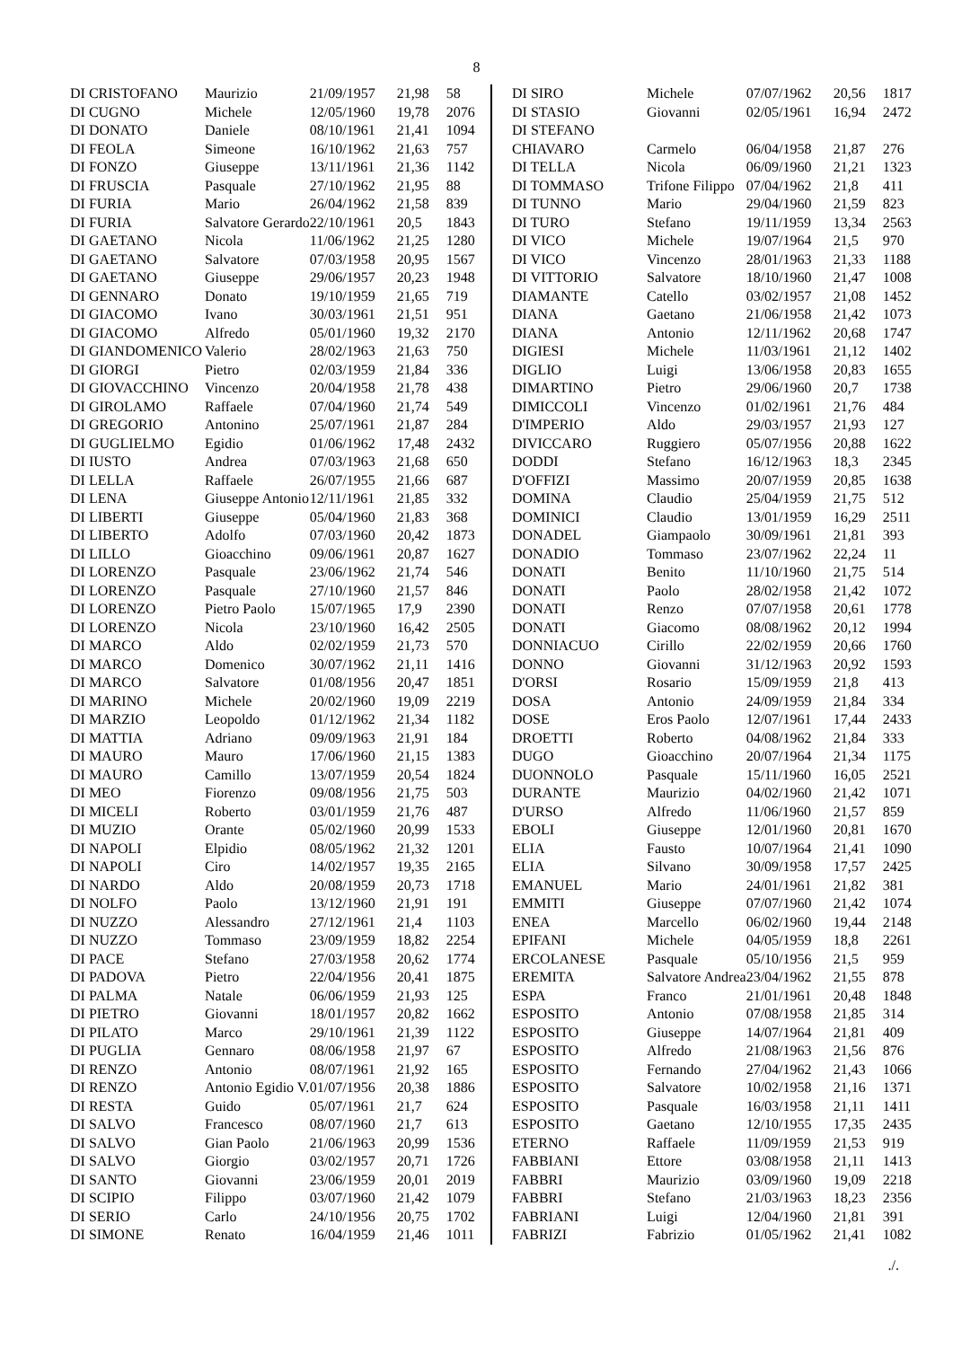8
| DI CRISTOFANO | Maurizio | 21/09/1957 | 21,98 | 58 |
| DI CUGNO | Michele | 12/05/1960 | 19,78 | 2076 |
| DI DONATO | Daniele | 08/10/1961 | 21,41 | 1094 |
| DI FEOLA | Simeone | 16/10/1962 | 21,63 | 757 |
| DI FONZO | Giuseppe | 13/11/1961 | 21,36 | 1142 |
| DI FRUSCIA | Pasquale | 27/10/1962 | 21,95 | 88 |
| DI FURIA | Mario | 26/04/1962 | 21,58 | 839 |
| DI FURIA | Salvatore Gerardo | 22/10/1961 | 20,5 | 1843 |
| DI GAETANO | Nicola | 11/06/1962 | 21,25 | 1280 |
| DI GAETANO | Salvatore | 07/03/1958 | 20,95 | 1567 |
| DI GAETANO | Giuseppe | 29/06/1957 | 20,23 | 1948 |
| DI GENNARO | Donato | 19/10/1959 | 21,65 | 719 |
| DI GIACOMO | Ivano | 30/03/1961 | 21,51 | 951 |
| DI GIACOMO | Alfredo | 05/01/1960 | 19,32 | 2170 |
| DI GIANDOMENICO | Valerio | 28/02/1963 | 21,63 | 750 |
| DI GIORGI | Pietro | 02/03/1959 | 21,84 | 336 |
| DI GIOVACCHINO | Vincenzo | 20/04/1958 | 21,78 | 438 |
| DI GIROLAMO | Raffaele | 07/04/1960 | 21,74 | 549 |
| DI GREGORIO | Antonino | 25/07/1961 | 21,87 | 284 |
| DI GUGLIELMO | Egidio | 01/06/1962 | 17,48 | 2432 |
| DI IUSTO | Andrea | 07/03/1963 | 21,68 | 650 |
| DI LELLA | Raffaele | 26/07/1955 | 21,66 | 687 |
| DI LENA | Giuseppe Antonio | 12/11/1961 | 21,85 | 332 |
| DI LIBERTI | Giuseppe | 05/04/1960 | 21,83 | 368 |
| DI LIBERTO | Adolfo | 07/03/1960 | 20,42 | 1873 |
| DI LILLO | Gioacchino | 09/06/1961 | 20,87 | 1627 |
| DI LORENZO | Pasquale | 23/06/1962 | 21,74 | 546 |
| DI LORENZO | Pasquale | 27/10/1960 | 21,57 | 846 |
| DI LORENZO | Pietro Paolo | 15/07/1965 | 17,9 | 2390 |
| DI LORENZO | Nicola | 23/10/1960 | 16,42 | 2505 |
| DI MARCO | Aldo | 02/02/1959 | 21,73 | 570 |
| DI MARCO | Domenico | 30/07/1962 | 21,11 | 1416 |
| DI MARCO | Salvatore | 01/08/1956 | 20,47 | 1851 |
| DI MARINO | Michele | 20/02/1960 | 19,09 | 2219 |
| DI MARZIO | Leopoldo | 01/12/1962 | 21,34 | 1182 |
| DI MATTIA | Adriano | 09/09/1963 | 21,91 | 184 |
| DI MAURO | Mauro | 17/06/1960 | 21,15 | 1383 |
| DI MAURO | Camillo | 13/07/1959 | 20,54 | 1824 |
| DI MEO | Fiorenzo | 09/08/1956 | 21,75 | 503 |
| DI MICELI | Roberto | 03/01/1959 | 21,76 | 487 |
| DI MUZIO | Orante | 05/02/1960 | 20,99 | 1533 |
| DI NAPOLI | Elpidio | 08/05/1962 | 21,32 | 1201 |
| DI NAPOLI | Ciro | 14/02/1957 | 19,35 | 2165 |
| DI NARDO | Aldo | 20/08/1959 | 20,73 | 1718 |
| DI NOLFO | Paolo | 13/12/1960 | 21,91 | 191 |
| DI NUZZO | Alessandro | 27/12/1961 | 21,4 | 1103 |
| DI NUZZO | Tommaso | 23/09/1959 | 18,82 | 2254 |
| DI PACE | Stefano | 27/03/1958 | 20,62 | 1774 |
| DI PADOVA | Pietro | 22/04/1956 | 20,41 | 1875 |
| DI PALMA | Natale | 06/06/1959 | 21,93 | 125 |
| DI PIETRO | Giovanni | 18/01/1957 | 20,82 | 1662 |
| DI PILATO | Marco | 29/10/1961 | 21,39 | 1122 |
| DI PUGLIA | Gennaro | 08/06/1958 | 21,97 | 67 |
| DI RENZO | Antonio | 08/07/1961 | 21,92 | 165 |
| DI RENZO | Antonio Egidio V. | 01/07/1956 | 20,38 | 1886 |
| DI RESTA | Guido | 05/07/1961 | 21,7 | 624 |
| DI SALVO | Francesco | 08/07/1960 | 21,7 | 613 |
| DI SALVO | Gian Paolo | 21/06/1963 | 20,99 | 1536 |
| DI SALVO | Giorgio | 03/02/1957 | 20,71 | 1726 |
| DI SANTO | Giovanni | 23/06/1959 | 20,01 | 2019 |
| DI SCIPIO | Filippo | 03/07/1960 | 21,42 | 1079 |
| DI SERIO | Carlo | 24/10/1956 | 20,75 | 1702 |
| DI SIMONE | Renato | 16/04/1959 | 21,46 | 1011 |
| DI SIRO | Michele | 07/07/1962 | 20,56 | 1817 |
| DI STASIO | Giovanni | 02/05/1961 | 16,94 | 2472 |
| DI STEFANO | | | | |
| CHIAVARO | Carmelo | 06/04/1958 | 21,87 | 276 |
| DI TELLA | Nicola | 06/09/1960 | 21,21 | 1323 |
| DI TOMMASO | Trifone Filippo | 07/04/1962 | 21,8 | 411 |
| DI TUNNO | Mario | 29/04/1960 | 21,59 | 823 |
| DI TURO | Stefano | 19/11/1959 | 13,34 | 2563 |
| DI VICO | Michele | 19/07/1964 | 21,5 | 970 |
| DI VICO | Vincenzo | 28/01/1963 | 21,33 | 1188 |
| DI VITTORIO | Salvatore | 18/10/1960 | 21,47 | 1008 |
| DIAMANTE | Catello | 03/02/1957 | 21,08 | 1452 |
| DIANA | Gaetano | 21/06/1958 | 21,42 | 1073 |
| DIANA | Antonio | 12/11/1962 | 20,68 | 1747 |
| DIGIESI | Michele | 11/03/1961 | 21,12 | 1402 |
| DIGLIO | Luigi | 13/06/1958 | 20,83 | 1655 |
| DIMARTINO | Pietro | 29/06/1960 | 20,7 | 1738 |
| DIMICCOLI | Vincenzo | 01/02/1961 | 21,76 | 484 |
| D'IMPERIO | Aldo | 29/03/1957 | 21,93 | 127 |
| DIVICCARO | Ruggiero | 05/07/1956 | 20,88 | 1622 |
| DODDI | Stefano | 16/12/1963 | 18,3 | 2345 |
| D'OFFIZI | Massimo | 20/07/1959 | 20,85 | 1638 |
| DOMINA | Claudio | 25/04/1959 | 21,75 | 512 |
| DOMINICI | Claudio | 13/01/1959 | 16,29 | 2511 |
| DONADEL | Giampaolo | 30/09/1961 | 21,81 | 393 |
| DONADIO | Tommaso | 23/07/1962 | 22,24 | 11 |
| DONATI | Benito | 11/10/1960 | 21,75 | 514 |
| DONATI | Paolo | 28/02/1958 | 21,42 | 1072 |
| DONATI | Renzo | 07/07/1958 | 20,61 | 1778 |
| DONATI | Giacomo | 08/08/1962 | 20,12 | 1994 |
| DONNIACUO | Cirillo | 22/02/1959 | 20,66 | 1760 |
| DONNO | Giovanni | 31/12/1963 | 20,92 | 1593 |
| D'ORSI | Rosario | 15/09/1959 | 21,8 | 413 |
| DOSA | Antonio | 24/09/1959 | 21,84 | 334 |
| DOSE | Eros Paolo | 12/07/1961 | 17,44 | 2433 |
| DROETTI | Roberto | 04/08/1962 | 21,84 | 333 |
| DUGO | Gioacchino | 20/07/1964 | 21,34 | 1175 |
| DUONNOLO | Pasquale | 15/11/1960 | 16,05 | 2521 |
| DURANTE | Maurizio | 04/02/1960 | 21,42 | 1071 |
| D'URSO | Alfredo | 11/06/1960 | 21,57 | 859 |
| EBOLI | Giuseppe | 12/01/1960 | 20,81 | 1670 |
| ELIA | Fausto | 10/07/1964 | 21,41 | 1090 |
| ELIA | Silvano | 30/09/1958 | 17,57 | 2425 |
| EMANUEL | Mario | 24/01/1961 | 21,82 | 381 |
| EMMITI | Giuseppe | 07/07/1960 | 21,42 | 1074 |
| ENEA | Marcello | 06/02/1960 | 19,44 | 2148 |
| EPIFANI | Michele | 04/05/1959 | 18,8 | 2261 |
| ERCOLANESE | Pasquale | 05/10/1956 | 21,5 | 959 |
| EREMITA | Salvatore Andrea | 23/04/1962 | 21,55 | 878 |
| ESPA | Franco | 21/01/1961 | 20,48 | 1848 |
| ESPOSITO | Antonio | 07/08/1958 | 21,85 | 314 |
| ESPOSITO | Giuseppe | 14/07/1964 | 21,81 | 409 |
| ESPOSITO | Alfredo | 21/08/1963 | 21,56 | 876 |
| ESPOSITO | Fernando | 27/04/1962 | 21,43 | 1066 |
| ESPOSITO | Salvatore | 10/02/1958 | 21,16 | 1371 |
| ESPOSITO | Pasquale | 16/03/1958 | 21,11 | 1411 |
| ESPOSITO | Gaetano | 12/10/1955 | 17,35 | 2435 |
| ETERNO | Raffaele | 11/09/1959 | 21,53 | 919 |
| FABBIANI | Ettore | 03/08/1958 | 21,11 | 1413 |
| FABBRI | Maurizio | 03/09/1960 | 19,09 | 2218 |
| FABBRI | Stefano | 21/03/1963 | 18,23 | 2356 |
| FABRIANI | Luigi | 12/04/1960 | 21,81 | 391 |
| FABRIZI | Fabrizio | 01/05/1962 | 21,41 | 1082 |
./.